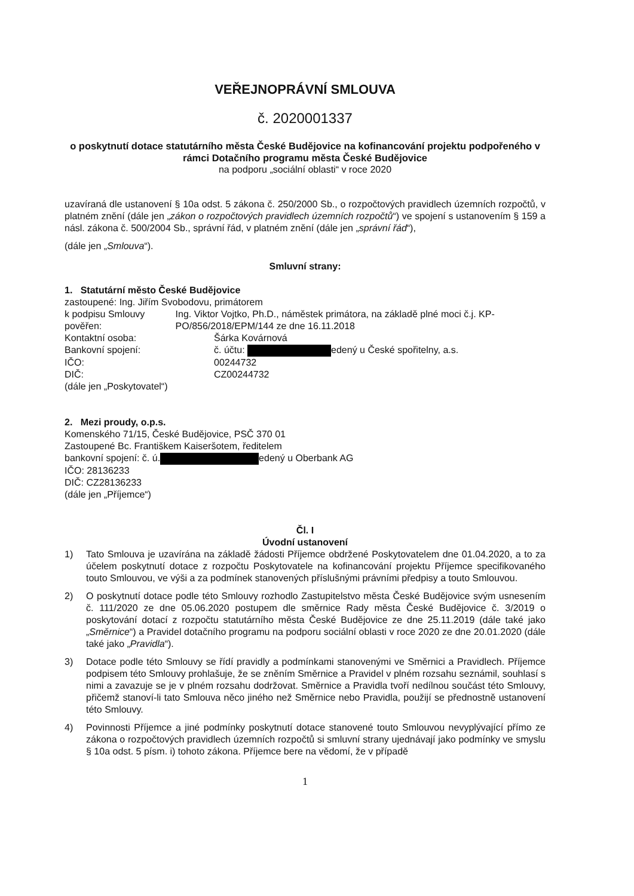VEŘEJNOPRÁVNÍ SMLOUVA
č. 2020001337
o poskytnutí dotace statutárního města České Budějovice na kofinancování projektu podpořeného v rámci Dotačního programu města České Budějovice
na podporu „sociální oblasti“ v roce 2020
uzavíraná dle ustanovení § 10a odst. 5 zákona č. 250/2000 Sb., o rozpočtových pravidlech územních rozpočtů, v platném znění (dále jen „zákon o rozpočtových pravidlech územních rozpočtů“) ve spojení s ustanovením § 159 a násl. zákona č. 500/2004 Sb., správní řád, v platném znění (dále jen „správní řád“),
(dále jen „Smlouva“).
Smluvní strany:
1. Statutární město České Budějovice
zastoupené: Ing. Jiřím Svobodovu, primátorem
k podpisu Smlouvy pověřen: Ing. Viktor Vojtko, Ph.D., náměstek primátora, na základě plné moci č.j. KP-PO/856/2018/EPM/144 ze dne 16.11.2018
Kontaktní osoba: Šárka Kovárnová
Bankovní spojení: č. účtu: edený u České spořitelny, a.s.
IČO: 00244732
DIČ: CZ00244732
(dále jen „Poskytovatel“)
2. Mezi proudy, o.p.s.
Komenského 71/15, České Budějovice, PSČ 370 01
Zastoupené Bc. Františkem Kaiseršotem, ředitelem
bankovní spojení: č. ú. edený u Oberbank AG
IČO: 28136233
DIČ: CZ28136233
(dále jen „Příjemce“)
Čl. I
Úvodní ustanovení
1) Tato Smlouva je uzavírána na základě žádosti Příjemce obdržené Poskytovatelem dne 01.04.2020, a to za účelem poskytnutí dotace z rozpočtu Poskytovatele na kofinancování projektu Příjemce specifikovaného touto Smlouvou, ve výši a za podmínek stanovených příslušnými právními předpisy a touto Smlouvou.
2) O poskytnutí dotace podle této Smlouvy rozhodlo Zastupitelstvo města České Budějovice svým usnesením č. 111/2020 ze dne 05.06.2020 postupem dle směrnice Rady města České Budějovice č. 3/2019 o poskytování dotací z rozpočtu statutárního města České Budějovice ze dne 25.11.2019 (dále také jako „Směrnice“) a Pravidel dotačního programu na podporu sociální oblasti v roce 2020 ze dne 20.01.2020 (dále také jako „Pravidla“).
3) Dotace podle této Smlouvy se řídí pravidly a podmínkami stanovenými ve Směrnici a Pravidlech. Příjemce podpisem této Smlouvy prohlašuje, že se zněním Směrnice a Pravidel v plném rozsahu seznámil, souhlasí s nimi a zavazuje se je v plném rozsahu dodržovat. Směrnice a Pravidla tvoří nedílnou součást této Smlouvy, přičemž stanoví-li tato Smlouva něco jiného než Směrnice nebo Pravidla, použijí se přednostně ustanovení této Smlouvy.
4) Povinnosti Příjemce a jiné podmínky poskytnutí dotace stanovené touto Smlouvou nevyplývající přímo ze zákona o rozpočtových pravidlech územních rozpočtů si smluvní strany ujednávají jako podmínky ve smyslu § 10a odst. 5 písm. i) tohoto zákona. Příjemce bere na vědomí, že v případě
1